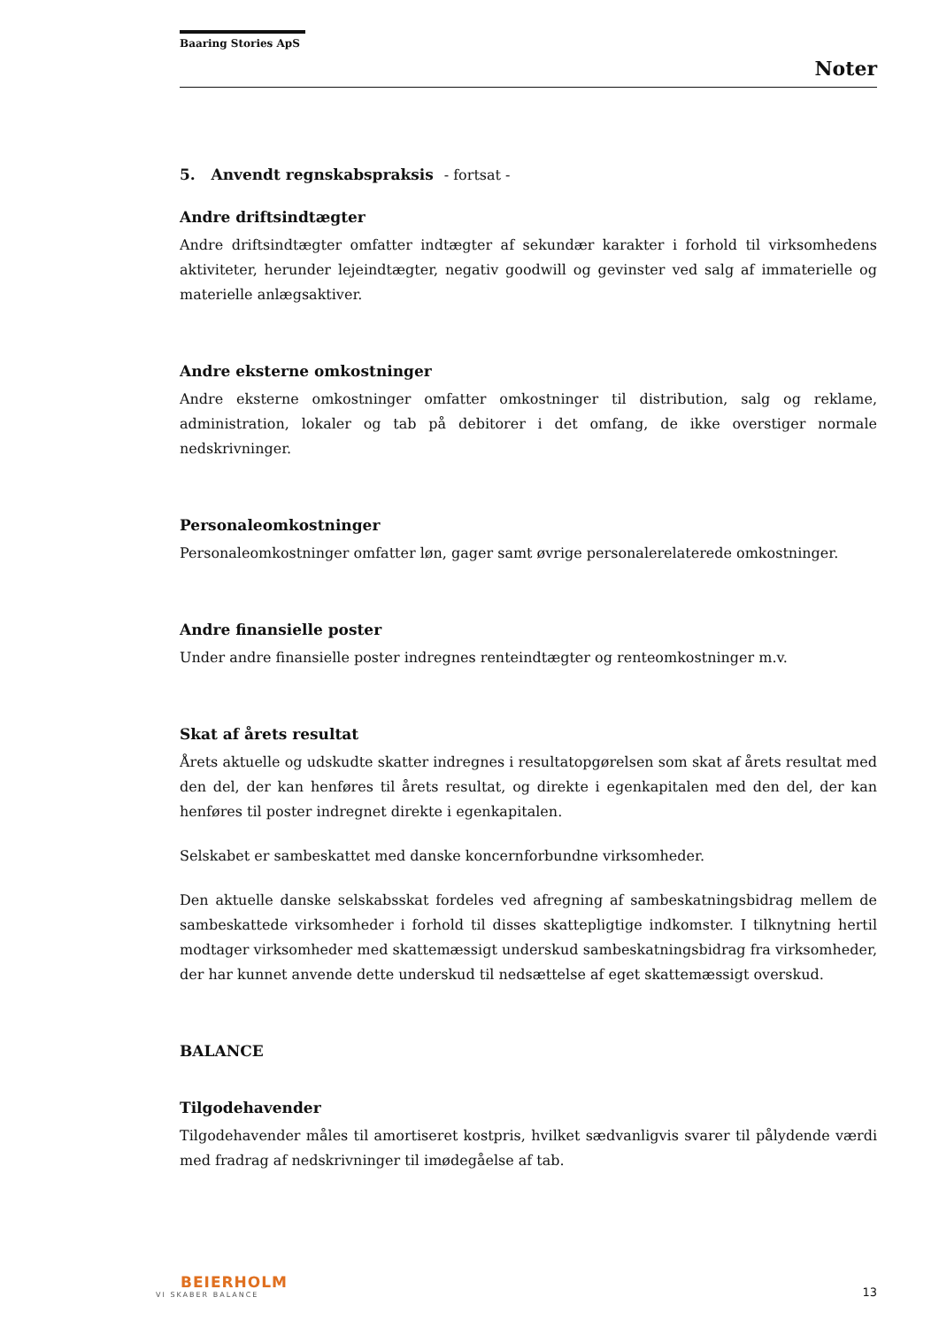Baaring Stories ApS
Noter
5. Anvendt regnskabspraksis - fortsat -
Andre driftsindtægter
Andre driftsindtægter omfatter indtægter af sekundær karakter i forhold til virksomhedens aktiviteter, herunder lejeindtægter, negativ goodwill og gevinster ved salg af immaterielle og materielle anlægsaktiver.
Andre eksterne omkostninger
Andre eksterne omkostninger omfatter omkostninger til distribution, salg og reklame, administration, lokaler og tab på debitorer i det omfang, de ikke overstiger normale nedskrivninger.
Personaleomkostninger
Personaleomkostninger omfatter løn, gager samt øvrige personalerelaterede omkostninger.
Andre finansielle poster
Under andre finansielle poster indregnes renteindtægter og renteomkostninger m.v.
Skat af årets resultat
Årets aktuelle og udskudte skatter indregnes i resultatopgørelsen som skat af årets resultat med den del, der kan henføres til årets resultat, og direkte i egenkapitalen med den del, der kan henføres til poster indregnet direkte i egenkapitalen.
Selskabet er sambeskattet med danske koncernforbundne virksomheder.
Den aktuelle danske selskabsskat fordeles ved afregning af sambeskatningsbidrag mellem de sambeskattede virksomheder i forhold til disses skattepligtige indkomster. I tilknytning hertil modtager virksomheder med skattemæssigt underskud sambeskatningsbidrag fra virksomheder, der har kunnet anvende dette underskud til nedsættelse af eget skattemæssigt overskud.
BALANCE
Tilgodehavender
Tilgodehavender måles til amortiseret kostpris, hvilket sædvanligvis svarer til pålydende værdi med fradrag af nedskrivninger til imødegåelse af tab.
BEIERHOLM
VI SKABER BALANCE
13